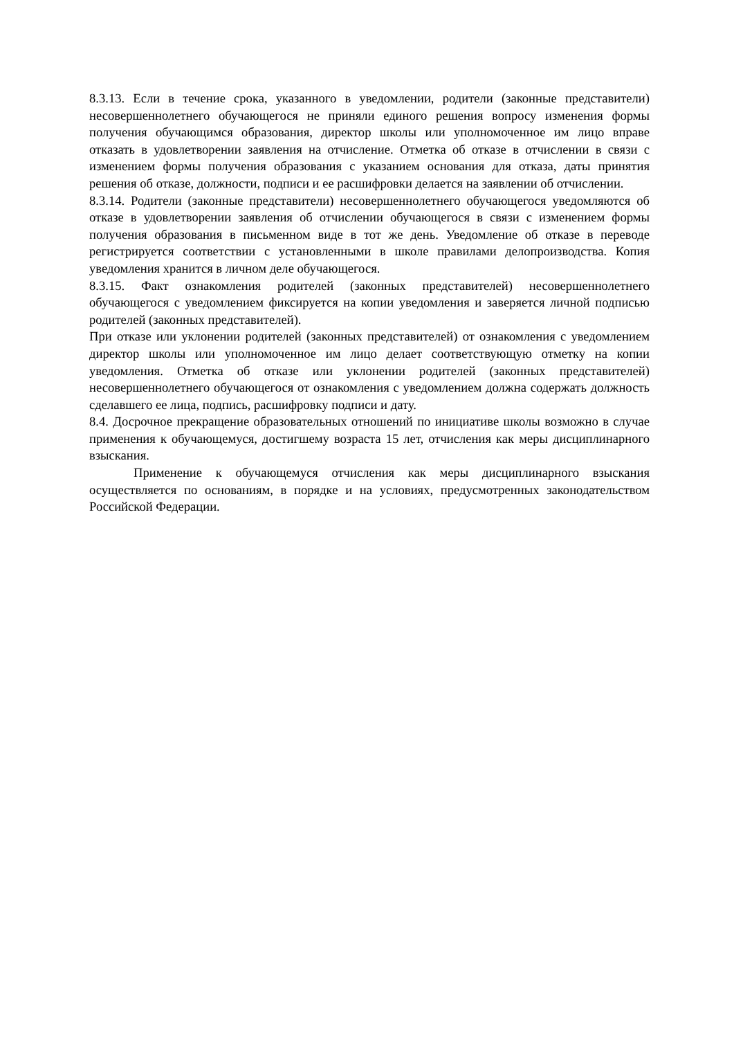8.3.13. Если в течение срока, указанного в уведомлении, родители (законные представители) несовершеннолетнего обучающегося не приняли единого решения вопросу изменения формы получения обучающимся образования, директор школы или уполномоченное им лицо вправе отказать в удовлетворении заявления на отчисление. Отметка об отказе в отчислении в связи с изменением формы получения образования с указанием основания для отказа, даты принятия решения об отказе, должности, подписи и ее расшифровки делается на заявлении об отчислении.
8.3.14. Родители (законные представители) несовершеннолетнего обучающегося уведомляются об отказе в удовлетворении заявления об отчислении обучающегося в связи с изменением формы получения образования в письменном виде в тот же день. Уведомление об отказе в переводе регистрируется соответствии с установленными в школе правилами делопроизводства. Копия уведомления хранится в личном деле обучающегося.
8.3.15. Факт ознакомления родителей (законных представителей) несовершеннолетнего обучающегося с уведомлением фиксируется на копии уведомления и заверяется личной подписью родителей (законных представителей).
При отказе или уклонении родителей (законных представителей) от ознакомления с уведомлением директор школы или уполномоченное им лицо делает соответствующую отметку на копии уведомления. Отметка об отказе или уклонении родителей (законных представителей) несовершеннолетнего обучающегося от ознакомления с уведомлением должна содержать должность сделавшего ее лица, подпись, расшифровку подписи и дату.
8.4. Досрочное прекращение образовательных отношений по инициативе школы возможно в случае применения к обучающемуся, достигшему возраста 15 лет, отчисления как меры дисциплинарного взыскания.
Применение к обучающемуся отчисления как меры дисциплинарного взыскания осуществляется по основаниям, в порядке и на условиях, предусмотренных законодательством Российской Федерации.